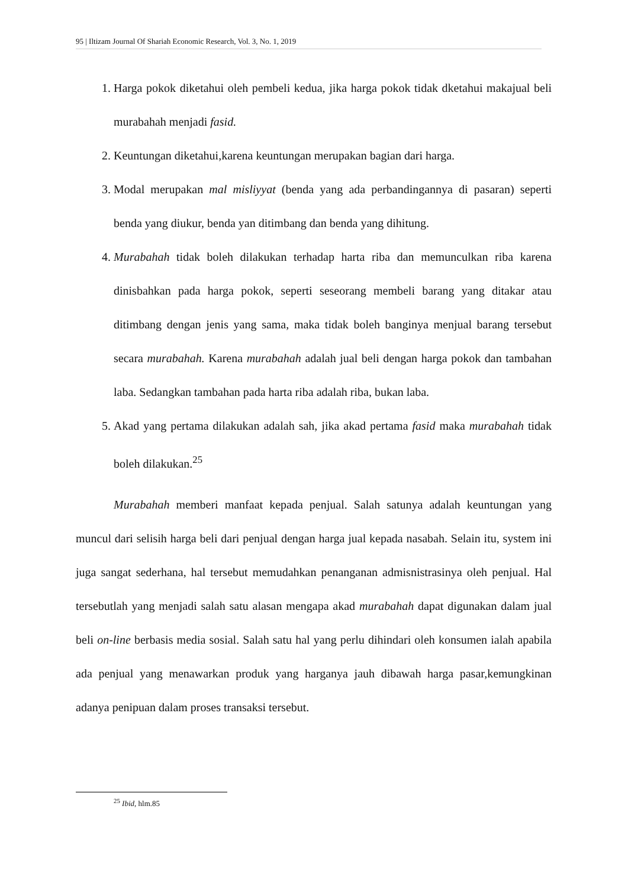95 | Iltizam Journal Of Shariah Economic Research, Vol. 3, No. 1, 2019
1. Harga pokok diketahui oleh pembeli kedua, jika harga pokok tidak dketahui makajual beli murabahah menjadi fasid.
2. Keuntungan diketahui,karena keuntungan merupakan bagian dari harga.
3. Modal merupakan mal misliyyat (benda yang ada perbandingannya di pasaran) seperti benda yang diukur, benda yan ditimbang dan benda yang dihitung.
4. Murabahah tidak boleh dilakukan terhadap harta riba dan memunculkan riba karena dinisbahkan pada harga pokok, seperti seseorang membeli barang yang ditakar atau ditimbang dengan jenis yang sama, maka tidak boleh banginya menjual barang tersebut secara murabahah. Karena murabahah adalah jual beli dengan harga pokok dan tambahan laba. Sedangkan tambahan pada harta riba adalah riba, bukan laba.
5. Akad yang pertama dilakukan adalah sah, jika akad pertama fasid maka murabahah tidak boleh dilakukan.<sup>25</sup>
Murabahah memberi manfaat kepada penjual. Salah satunya adalah keuntungan yang muncul dari selisih harga beli dari penjual dengan harga jual kepada nasabah. Selain itu, system ini juga sangat sederhana, hal tersebut memudahkan penanganan admisnistrasinya oleh penjual. Hal tersebutlah yang menjadi salah satu alasan mengapa akad murabahah dapat digunakan dalam jual beli on-line berbasis media sosial. Salah satu hal yang perlu dihindari oleh konsumen ialah apabila ada penjual yang menawarkan produk yang harganya jauh dibawah harga pasar,kemungkinan adanya penipuan dalam proses transaksi tersebut.
<sup>25</sup> Ibid, hlm.85